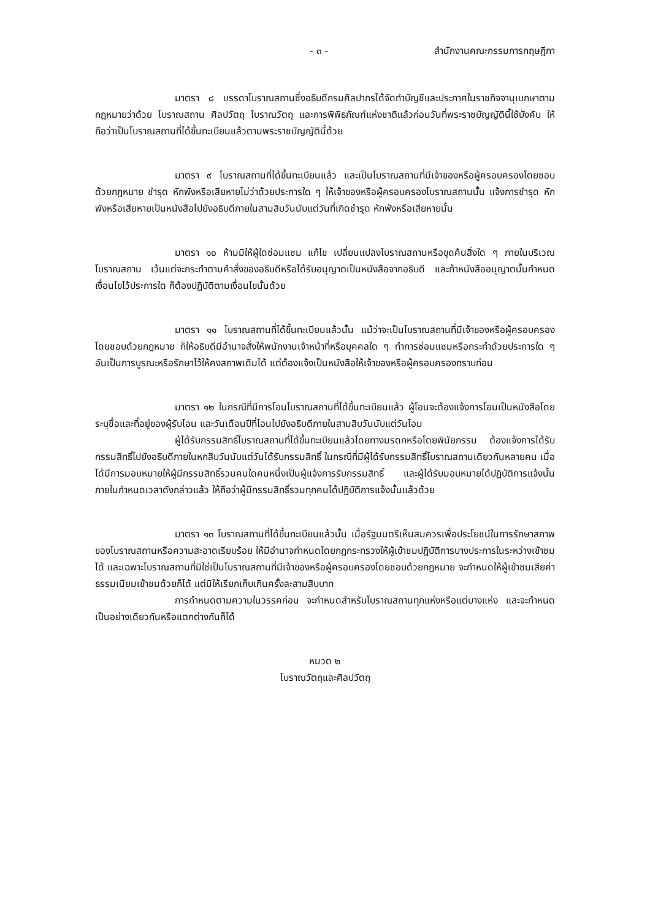- ๓ - สำนักงานคณะกรรมการกฤษฎีกา
มาตรา ๘ บรรดาโบราณสถานซึ่งอธิบดีกรมศิลปากรได้จัดทำบัญชีและประกาศในราชกิจจานุเบกษาตามกฎหมายว่าด้วย โบราณสถาน ศิลปวัตถุ โบราณวัตถุ และการพิพิธภัณฑ์แห่งชาติแล้วก่อนวันที่พระราชบัญญัตินี้ใช้บังคับ ให้ถือว่าเป็นโบราณสถานที่ได้ขึ้นทะเบียนแล้วตามพระราชบัญญัตินี้ด้วย
มาตรา ๙ โบราณสถานที่ได้ขึ้นทะเบียนแล้ว และเป็นโบราณสถานที่มีเจ้าของหรือผู้ครอบครองโดยชอบด้วยกฎหมาย ชำรุด หักพังหรือเสียหายไม่ว่าด้วยประการใด ๆ ให้เจ้าของหรือผู้ครอบครองโบราณสถานนั้น แจ้งการชำรุด หักพังหรือเสียหายเป็นหนังสือไปยังอธิบดีภายในสามสิบวันนับแต่วันที่เกิดชำรุด หักพังหรือเสียหายนั้น
มาตรา ๑๐ ห้ามมิให้ผู้ใดซ่อมแซม แก้ไข เปลี่ยนแปลงโบราณสถานหรือขุดค้นสิ่งใด ๆ ภายในบริเวณโบราณสถาน เว้นแต่จะกระทำตามคำสั่งของอธิบดีหรือได้รับอนุญาตเป็นหนังสือจากอธิบดี และถ้าหนังสืออนุญาตนั้นกำหนดเงื่อนไขไว้ประการใด ก็ต้องปฏิบัติตามเงื่อนไขนั้นด้วย
มาตรา ๑๑ โบราณสถานที่ได้ขึ้นทะเบียนแล้วนั้น แม้ว่าจะเป็นโบราณสถานที่มีเจ้าของหรือผู้ครอบครองโดยชอบด้วยกฎหมาย ก็ให้อธิบดีมีอำนาจสั่งให้พนักงานเจ้าหน้าที่หรือบุคคลใด ๆ ทำการซ่อมแซมหรือกระทำด้วยประการใด ๆ อันเป็นการบูรณะหรือรักษาไว้ให้คงสภาพเดิมได้ แต่ต้องแจ้งเป็นหนังสือให้เจ้าของหรือผู้ครอบครองทราบก่อน
มาตรา ๑๒ ในกรณีที่มีการโอนโบราณสถานที่ได้ขึ้นทะเบียนแล้ว ผู้โอนจะต้องแจ้งการโอนเป็นหนังสือโดยระบุชื่อและที่อยู่ของผู้รับโอน และวันเดือนปีที่โอนไปยังอธิบดีภายในสามสิบวันนับแต่วันโอน
ผู้ได้รับกรรมสิทธิ์โบราณสถานที่ได้ขึ้นทะเบียนแล้วโดยทางมรดกหรือโดยพินัยกรรม ต้องแจ้งการได้รับกรรมสิทธิ์ไปยังอธิบดีภายในหกสิบวันนับแต่วันได้รับกรรมสิทธิ์ ในกรณีที่มีผู้ได้รับกรรมสิทธิ์โบราณสถานเดียวกันหลายคน เมื่อได้มีการมอบหมายให้ผู้มีกรรมสิทธิ์รวมคนใดคนหนึ่งเป็นผู้แจ้งการรับกรรมสิทธิ์ และผู้ได้รับมอบหมายได้ปฏิบัติการแจ้งนั้นภายในกำหนดเวลาดังกล่าวแล้ว ให้ถือว่าผู้มีกรรมสิทธิ์รวมทุกคนได้ปฏิบัติการแจ้งนั้นแล้วด้วย
มาตรา ๑๓ โบราณสถานที่ได้ขึ้นทะเบียนแล้วนั้น เมื่อรัฐมนตรีเห็นสมควรเพื่อประโยชน์ในการรักษาสภาพของโบราณสถานหรือความสะอาดเรียบร้อย ให้มีอำนาจกำหนดโดยกฎกระทรวงให้ผู้เข้าชมปฏิบัติการบางประการในระหว่างเข้าชมได้ และเฉพาะโบราณสถานที่มิใช่เป็นโบราณสถานที่มีเจ้าของหรือผู้ครอบครองโดยชอบด้วยกฎหมาย จะกำหนดให้ผู้เข้าชมเสียค่าธรรมเนียมเข้าชมด้วยก็ได้ แต่มิให้เรียกเก็บเกินครั้งละสามสิบบาท
การกำหนดตามความในวรรคก่อน จะกำหนดสำหรับโบราณสถานทุกแห่งหรือแต่บางแห่ง และจะกำหนดเป็นอย่างเดียวกันหรือแตกต่างกันก็ได้
หมวด ๒
โบราณวัตถุและศิลปวัตถุ